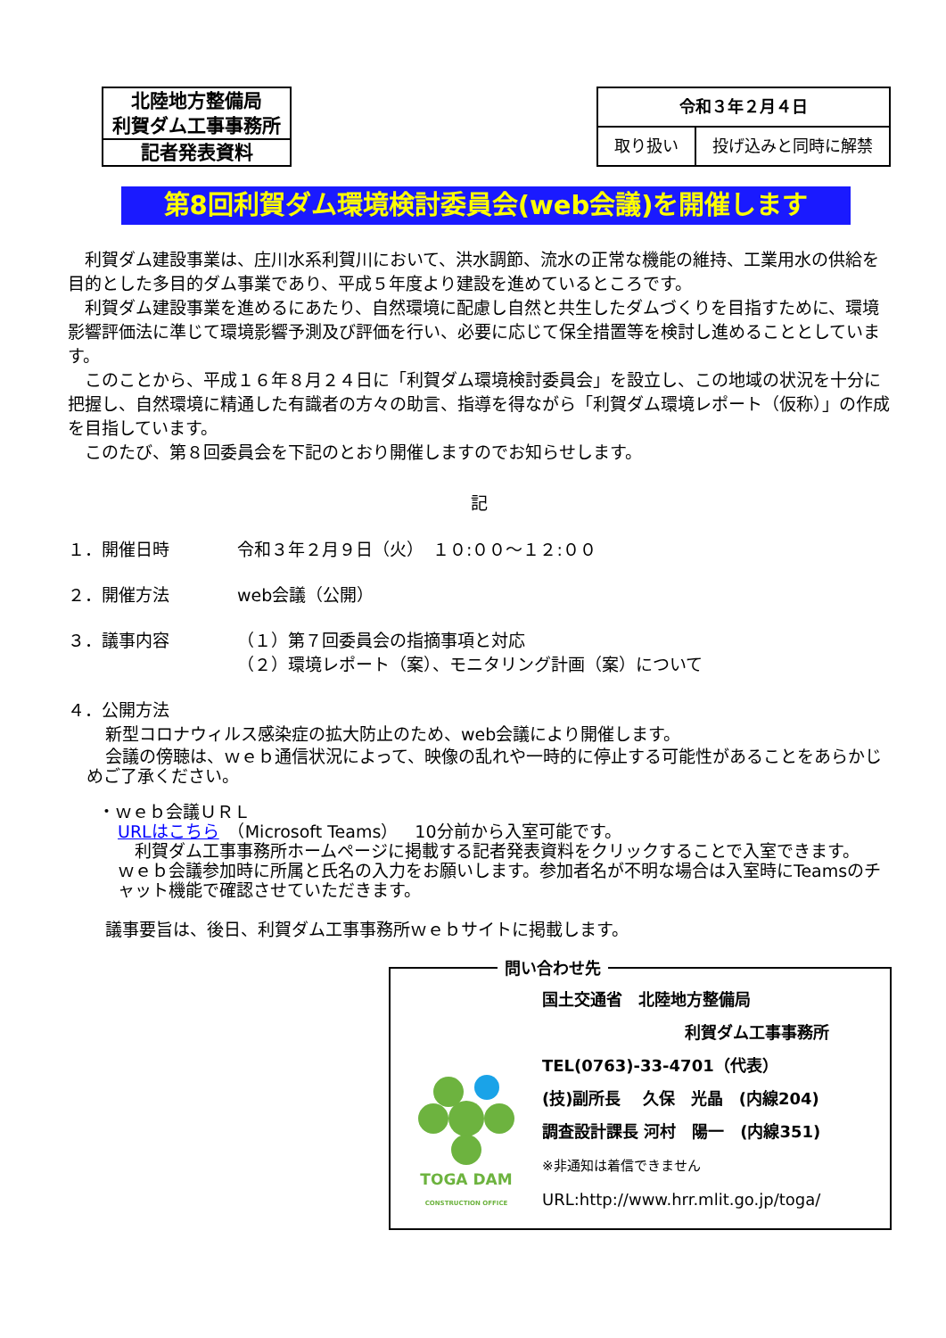| 北陸地方整備局 利賀ダム工事事務所 |
| 記者発表資料 |
| 令和３年２月４日 | |
| 取り扱い | 投げ込みと同時に解禁 |
第8回利賀ダム環境検討委員会(web会議)を開催します
利賀ダム建設事業は、庄川水系利賀川において、洪水調節、流水の正常な機能の維持、工業用水の供給を目的とした多目的ダム事業であり、平成５年度より建設を進めているところです。
利賀ダム建設事業を進めるにあたり、自然環境に配慮し自然と共生したダムづくりを目指すために、環境影響評価法に準じて環境影響予測及び評価を行い、必要に応じて保全措置等を検討し進めることとしています。
このことから、平成１６年８月２４日に「利賀ダム環境検討委員会」を設立し、この地域の状況を十分に把握し、自然環境に精通した有識者の方々の助言、指導を得ながら「利賀ダム環境レポート（仮称）」の作成を目指しています。
このたび、第８回委員会を下記のとおり開催しますのでお知らせします。
記
１．開催日時 令和３年２月９日（火）　１０:００～１２:００
２．開催方法 web会議（公開）
３．議事内容 （１）第７回委員会の指摘事項と対応
（２）環境レポート（案）、モニタリング計画（案）について
４．公開方法
新型コロナウィルス感染症の拡大防止のため、web会議により開催します。
会議の傍聴は、ｗｅｂ通信状況によって、映像の乱れや一時的に停止する可能性があることをあらかじめご了承ください。
・ｗｅｂ会議ＵＲＬ
URLはこちら　（Microsoft Teams）　10分前から入室可能です。
利賀ダム工事事務所ホームページに掲載する記者発表資料をクリックすることで入室できます。
ｗｅｂ会議参加時に所属と氏名の入力をお願いします。参加者名が不明な場合は入室時にTeamsのチャット機能で確認させていただきます。
議事要旨は、後日、利賀ダム工事事務所ｗｅｂサイトに掲載します。
問い合わせ先
TOGA DAM
CONSTRUCTION OFFICE
国土交通省　北陸地方整備局
利賀ダム工事事務所
TEL(0763)-33-4701（代表）
(技)副所長　 久保　光晶　(内線204)
調査設計課長 河村　陽一　(内線351)
※非通知は着信できません
URL:http://www.hrr.mlit.go.jp/toga/